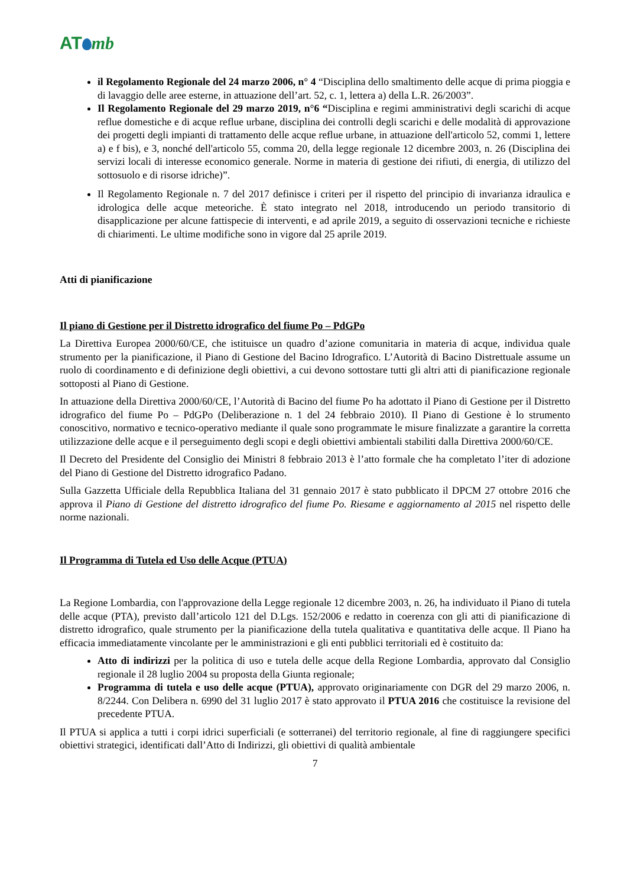AT mb
il Regolamento Regionale del 24 marzo 2006, n° 4 “Disciplina dello smaltimento delle acque di prima pioggia e di lavaggio delle aree esterne, in attuazione dell’art. 52, c. 1, lettera a) della L.R. 26/2003”.
Il Regolamento Regionale del 29 marzo 2019, n°6 “Disciplina e regimi amministrativi degli scarichi di acque reflue domestiche e di acque reflue urbane, disciplina dei controlli degli scarichi e delle modalità di approvazione dei progetti degli impianti di trattamento delle acque reflue urbane, in attuazione dell'articolo 52, commi 1, lettere a) e f bis), e 3, nonché dell'articolo 55, comma 20, della legge regionale 12 dicembre 2003, n. 26 (Disciplina dei servizi locali di interesse economico generale. Norme in materia di gestione dei rifiuti, di energia, di utilizzo del sottosuolo e di risorse idriche)”.
Il Regolamento Regionale n. 7 del 2017 definisce i criteri per il rispetto del principio di invarianza idraulica e idrologica delle acque meteoriche. È stato integrato nel 2018, introducendo un periodo transitorio di disapplicazione per alcune fattispecie di interventi, e ad aprile 2019, a seguito di osservazioni tecniche e richieste di chiarimenti. Le ultime modifiche sono in vigore dal 25 aprile 2019.
Atti di pianificazione
Il piano di Gestione per il Distretto idrografico del fiume Po – PdGPo
La Direttiva Europea 2000/60/CE, che istituisce un quadro d’azione comunitaria in materia di acque, individua quale strumento per la pianificazione, il Piano di Gestione del Bacino Idrografico. L’Autorità di Bacino Distrettuale assume un ruolo di coordinamento e di definizione degli obiettivi, a cui devono sottostare tutti gli altri atti di pianificazione regionale sottoposti al Piano di Gestione.
In attuazione della Direttiva 2000/60/CE, l’Autorità di Bacino del fiume Po ha adottato il Piano di Gestione per il Distretto idrografico del fiume Po – PdGPo (Deliberazione n. 1 del 24 febbraio 2010). Il Piano di Gestione è lo strumento conoscitivo, normativo e tecnico-operativo mediante il quale sono programmate le misure finalizzate a garantire la corretta utilizzazione delle acque e il perseguimento degli scopi e degli obiettivi ambientali stabiliti dalla Direttiva 2000/60/CE.
Il Decreto del Presidente del Consiglio dei Ministri 8 febbraio 2013 è l’atto formale che ha completato l’iter di adozione del Piano di Gestione del Distretto idrografico Padano.
Sulla Gazzetta Ufficiale della Repubblica Italiana del 31 gennaio 2017 è stato pubblicato il DPCM 27 ottobre 2016 che approva il Piano di Gestione del distretto idrografico del fiume Po. Riesame e aggiornamento al 2015 nel rispetto delle norme nazionali.
Il Programma di Tutela ed Uso delle Acque (PTUA)
La Regione Lombardia, con l'approvazione della Legge regionale 12 dicembre 2003, n. 26, ha individuato il Piano di tutela delle acque (PTA), previsto dall’articolo 121 del D.Lgs. 152/2006 e redatto in coerenza con gli atti di pianificazione di distretto idrografico, quale strumento per la pianificazione della tutela qualitativa e quantitativa delle acque. Il Piano ha efficacia immediatamente vincolante per le amministrazioni e gli enti pubblici territoriali ed è costituito da:
Atto di indirizzi per la politica di uso e tutela delle acque della Regione Lombardia, approvato dal Consiglio regionale il 28 luglio 2004 su proposta della Giunta regionale;
Programma di tutela e uso delle acque (PTUA), approvato originariamente con DGR del 29 marzo 2006, n. 8/2244. Con Delibera n. 6990 del 31 luglio 2017 è stato approvato il PTUA 2016 che costituisce la revisione del precedente PTUA.
Il PTUA si applica a tutti i corpi idrici superficiali (e sotterranei) del territorio regionale, al fine di raggiungere specifici obiettivi strategici, identificati dall’Atto di Indirizzi, gli obiettivi di qualità ambientale
7